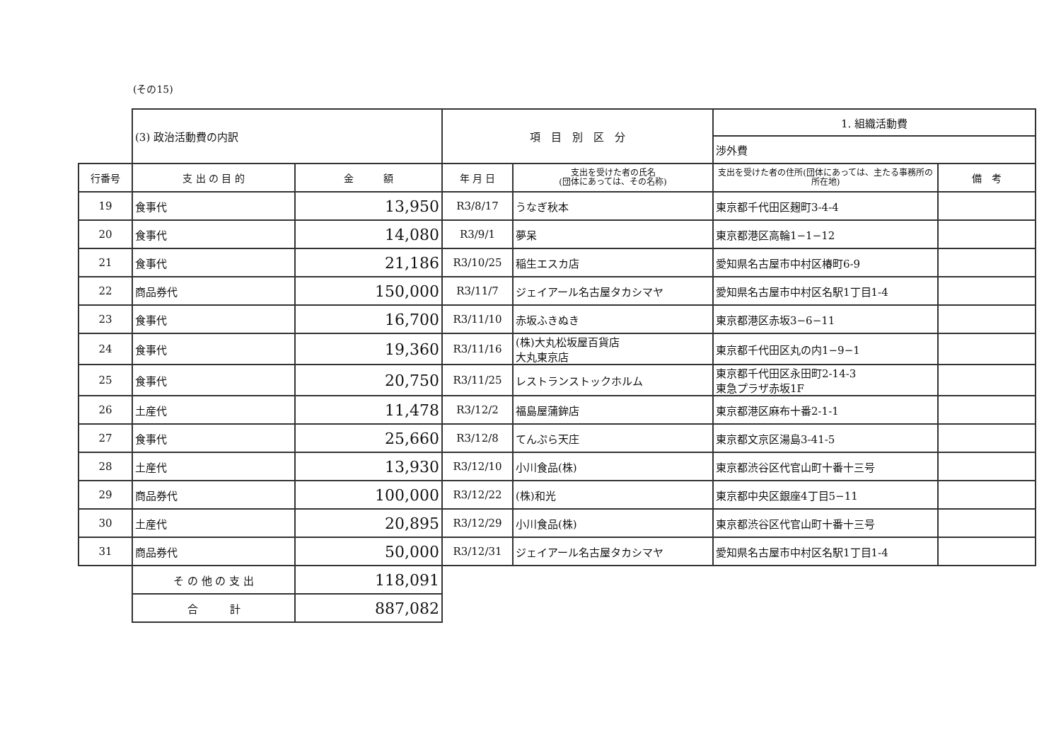(その15)
| | (3) 政治活動費の内訳 | | 項 目 別 区 分 | | 1. 組織活動費 | |
| | | | | | 渉外費 | |
| 行番号 | 支 出 の 目 的 | 金 額 | 年 月 日 | 支出を受けた者の氏名 (団体にあっては、その名称) | 支出を受けた者の住所(団体にあっては、主たる事務所の所在地) | 備 考 |
| 19 | 食事代 | 13,950 | R3/8/17 | うなぎ秋本 | 東京都千代田区麹町3-4-4 | |
| 20 | 食事代 | 14,080 | R3/9/1 | 夢呆 | 東京都港区高輪1−1−12 | |
| 21 | 食事代 | 21,186 | R3/10/25 | 稲生エスカ店 | 愛知県名古屋市中村区椿町6-9 | |
| 22 | 商品券代 | 150,000 | R3/11/7 | ジェイアール名古屋タカシマヤ | 愛知県名古屋市中村区名駅1丁目1-4 | |
| 23 | 食事代 | 16,700 | R3/11/10 | 赤坂ふきぬき | 東京都港区赤坂3−6−11 | |
| 24 | 食事代 | 19,360 | R3/11/16 | (株)大丸松坂屋百貨店 大丸東京店 | 東京都千代田区丸の内1−9−1 | |
| 25 | 食事代 | 20,750 | R3/11/25 | レストランストックホルム | 東京都千代田区永田町2-14-3 東急プラザ赤坂1F | |
| 26 | 土産代 | 11,478 | R3/12/2 | 福島屋蒲鉾店 | 東京都港区麻布十番2-1-1 | |
| 27 | 食事代 | 25,660 | R3/12/8 | てんぷら天庄 | 東京都文京区湯島3-41-5 | |
| 28 | 土産代 | 13,930 | R3/12/10 | 小川食品(株) | 東京都渋谷区代官山町十番十三号 | |
| 29 | 商品券代 | 100,000 | R3/12/22 | (株)和光 | 東京都中央区銀座4丁目5−11 | |
| 30 | 土産代 | 20,895 | R3/12/29 | 小川食品(株) | 東京都渋谷区代官山町十番十三号 | |
| 31 | 商品券代 | 50,000 | R3/12/31 | ジェイアール名古屋タカシマヤ | 愛知県名古屋市中村区名駅1丁目1-4 | |
| | そ の 他 の 支 出 | 118,091 | | | | |
| | 合 計 | 887,082 | | | | |